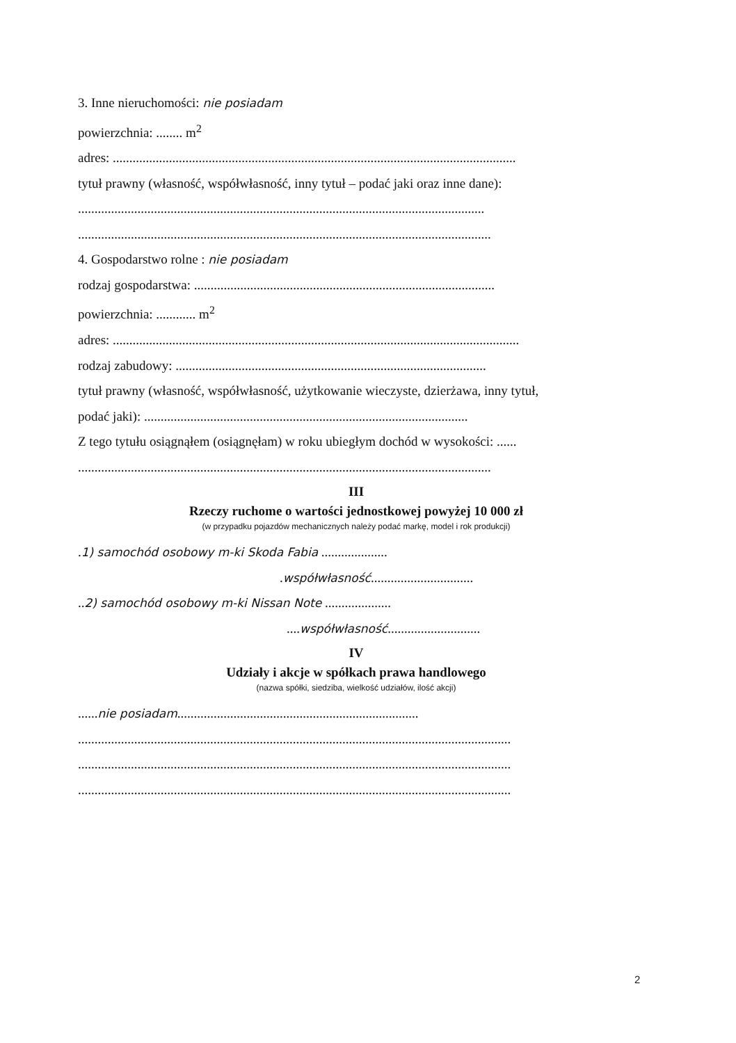3. Inne nieruchomości: nie posiadam
powierzchnia: ........ m<sup>2</sup>
adres: ..........................................................................................................................
tytuł prawny (własność, współwłasność, inny tytuł – podać jaki oraz inne dane):
...........................................................................................................................
.............................................................................................................................
4. Gospodarstwo rolne : nie posiadam
rodzaj gospodarstwa: ...........................................................................................
powierzchnia: ............ m<sup>2</sup>
adres: ...........................................................................................................................
rodzaj zabudowy: ..............................................................................................
tytuł prawny (własność, współwłasność, użytkowanie wieczyste, dzierżawa, inny tytuł,
podać jaki): ..................................................................................................
Z tego tytułu osiągnąłem (osiągnęłam) w roku ubiegłym dochód w wysokości: ......
.............................................................................................................................
III
Rzeczy ruchome o wartości jednostkowej powyżej 10 000 zł
(w przypadku pojazdów mechanicznych należy podać markę, model i rok produkcji)
.1) samochód osobowy m-ki Skoda Fabia ....................
.współwłasność...............................
..2) samochód osobowy m-ki Nissan Note ....................
....współwłasność............................
IV
Udziały i akcje w spółkach prawa handlowego
(nazwa spółki, siedziba, wielkość udziałów, ilość akcji)
......nie posiadam.........................................................................
...................................................................................................................................
...................................................................................................................................
...................................................................................................................................
2